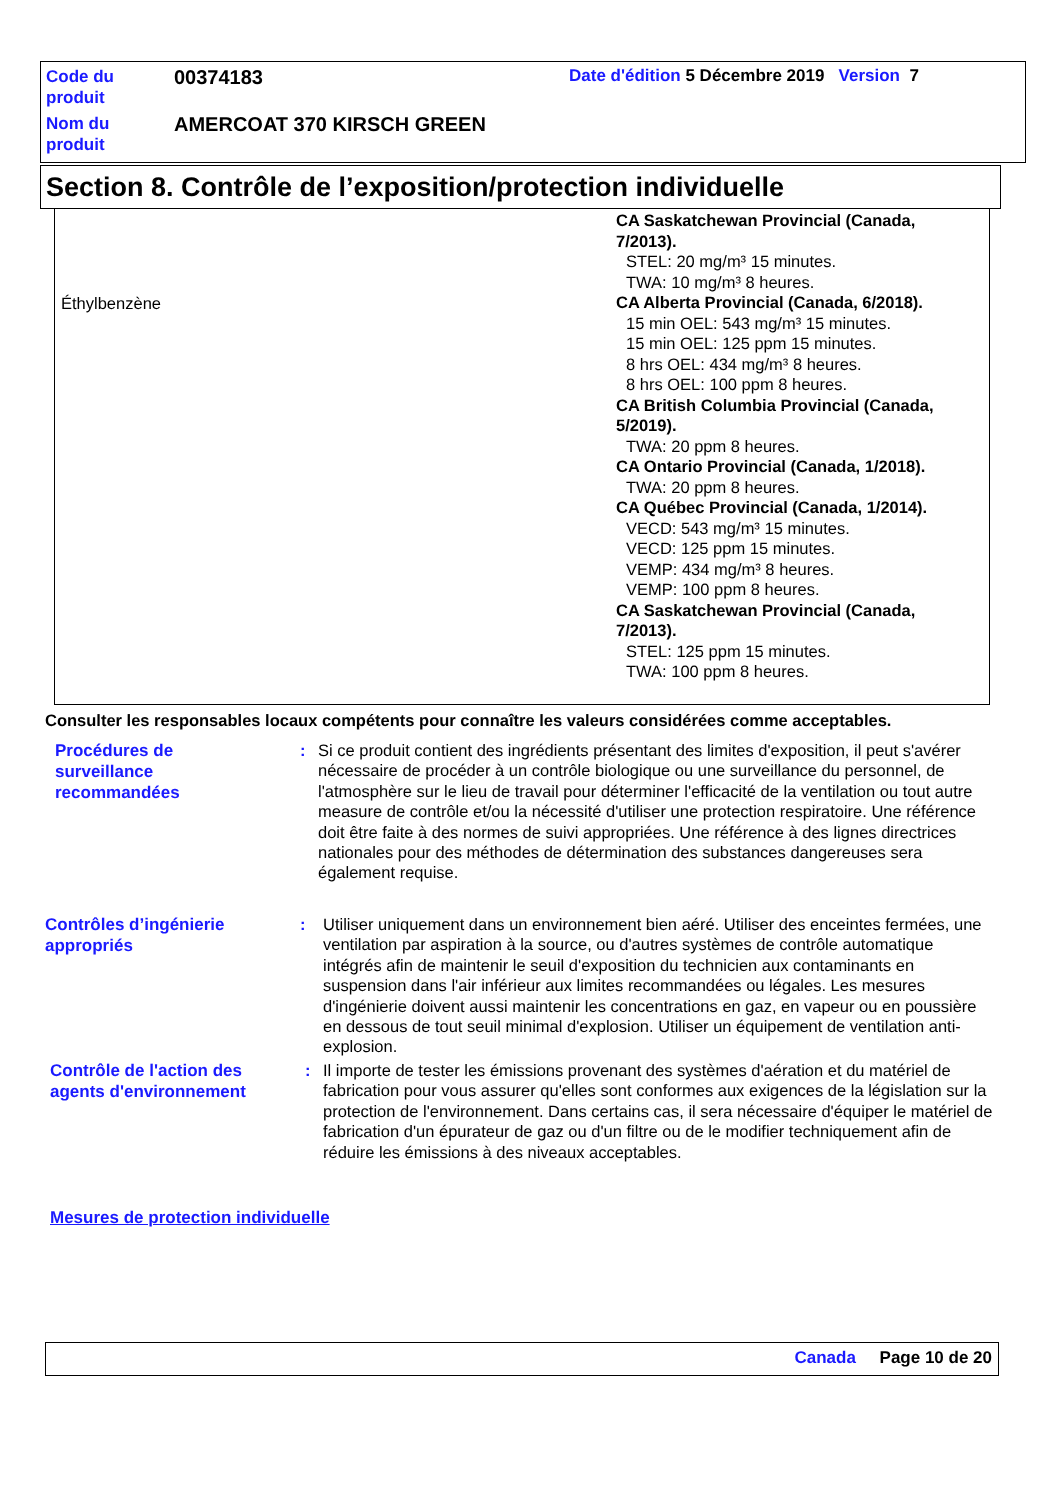| Code du produit | 00374183 | Date d'édition 5 Décembre 2019 Version 7 |
| Nom du produit | AMERCOAT 370 KIRSCH GREEN | |
Section 8. Contrôle de l’exposition/protection individuelle
| Éthylbenzène | CA Saskatchewan Provincial (Canada, 7/2013). STEL: 20 mg/m³ 15 minutes. TWA: 10 mg/m³ 8 heures. CA Alberta Provincial (Canada, 6/2018). 15 min OEL: 543 mg/m³ 15 minutes. 15 min OEL: 125 ppm 15 minutes. 8 hrs OEL: 434 mg/m³ 8 heures. 8 hrs OEL: 100 ppm 8 heures. CA British Columbia Provincial (Canada, 5/2019). TWA: 20 ppm 8 heures. CA Ontario Provincial (Canada, 1/2018). TWA: 20 ppm 8 heures. CA Québec Provincial (Canada, 1/2014). VECD: 543 mg/m³ 15 minutes. VECD: 125 ppm 15 minutes. VEMP: 434 mg/m³ 8 heures. VEMP: 100 ppm 8 heures. CA Saskatchewan Provincial (Canada, 7/2013). STEL: 125 ppm 15 minutes. TWA: 100 ppm 8 heures. |
Consulter les responsables locaux compétents pour connaître les valeurs considérées comme acceptables.
Procédures de
surveillance
recommandées
: Si ce produit contient des ingrédients présentant des limites d'exposition, il peut s'avérer nécessaire de procéder à un contrôle biologique ou une surveillance du personnel, de l'atmosphère sur le lieu de travail pour déterminer l'efficacité de la ventilation ou tout autre measure de contrôle et/ou la nécessité d'utiliser une protection respiratoire. Une référence doit être faite à des normes de suivi appropriées. Une référence à des lignes directrices nationales pour des méthodes de détermination des substances dangereuses sera également requise.
Contrôles d’ingénierie
appropriés
: Utiliser uniquement dans un environnement bien aéré. Utiliser des enceintes fermées, une ventilation par aspiration à la source, ou d'autres systèmes de contrôle automatique intégrés afin de maintenir le seuil d'exposition du technicien aux contaminants en suspension dans l'air inférieur aux limites recommandées ou légales. Les mesures d'ingénierie doivent aussi maintenir les concentrations en gaz, en vapeur ou en poussière en dessous de tout seuil minimal d'explosion. Utiliser un équipement de ventilation anti-explosion.
Contrôle de l'action des
agents d'environnement
: Il importe de tester les émissions provenant des systèmes d'aération et du matériel de fabrication pour vous assurer qu'elles sont conformes aux exigences de la législation sur la protection de l'environnement. Dans certains cas, il sera nécessaire d'équiper le matériel de fabrication d'un épurateur de gaz ou d'un filtre ou de le modifier techniquement afin de réduire les émissions à des niveaux acceptables.
Mesures de protection individuelle
Canada Page 10 de 20